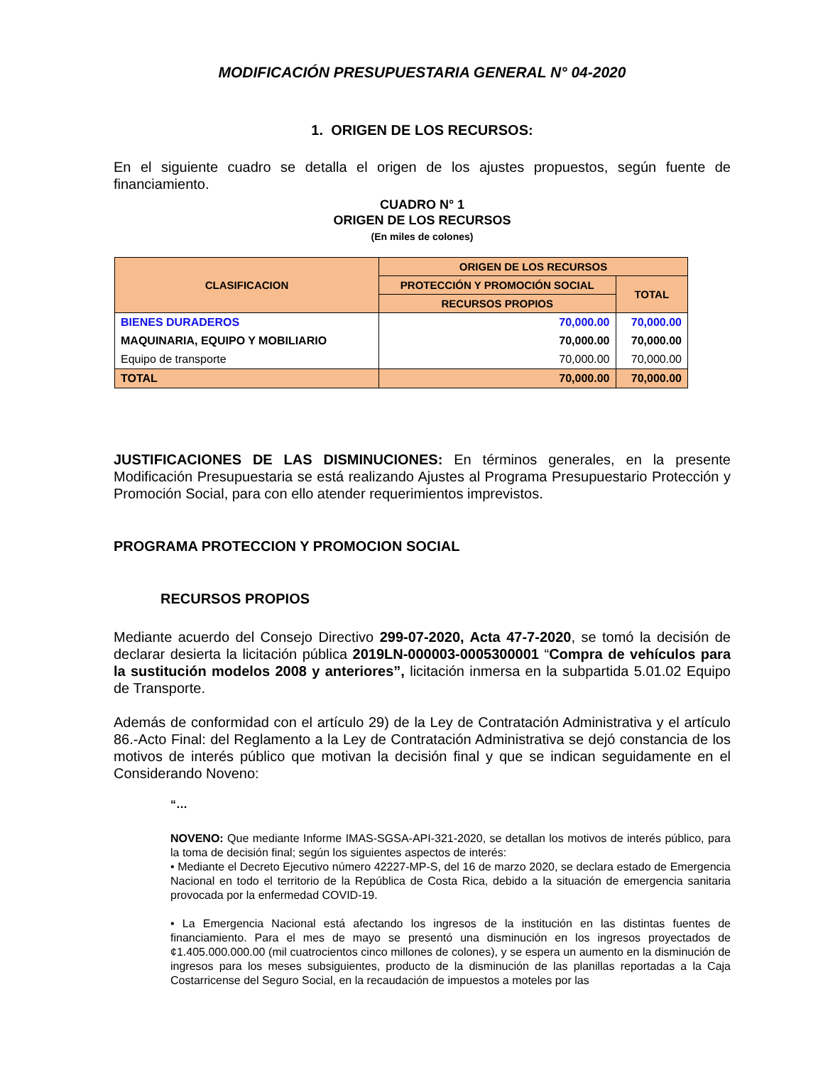MODIFICACIÓN PRESUPUESTARIA GENERAL N° 04-2020
1. ORIGEN DE LOS RECURSOS:
En el siguiente cuadro se detalla el origen de los ajustes propuestos, según fuente de financiamiento.
CUADRO N° 1
ORIGEN DE LOS RECURSOS
(En miles de colones)
| CLASIFICACION | ORIGEN DE LOS RECURSOS | |
| --- | --- | --- |
| | PROTECCIÓN Y PROMOCIÓN SOCIAL | TOTAL |
| | RECURSOS PROPIOS | |
| BIENES DURADEROS | 70,000.00 | 70,000.00 |
| MAQUINARIA, EQUIPO Y MOBILIARIO | 70,000.00 | 70,000.00 |
| Equipo de transporte | 70,000.00 | 70,000.00 |
| TOTAL | 70,000.00 | 70,000.00 |
JUSTIFICACIONES DE LAS DISMINUCIONES: En términos generales, en la presente Modificación Presupuestaria se está realizando Ajustes al Programa Presupuestario Protección y Promoción Social, para con ello atender requerimientos imprevistos.
PROGRAMA PROTECCION Y PROMOCION SOCIAL
RECURSOS PROPIOS
Mediante acuerdo del Consejo Directivo 299-07-2020, Acta 47-7-2020, se tomó la decisión de declarar desierta la licitación pública 2019LN-000003-0005300001 “Compra de vehículos para la sustitución modelos 2008 y anteriores”, licitación inmersa en la subpartida 5.01.02 Equipo de Transporte.
Además de conformidad con el artículo 29) de la Ley de Contratación Administrativa y el artículo 86.-Acto Final: del Reglamento a la Ley de Contratación Administrativa se dejó constancia de los motivos de interés público que motivan la decisión final y que se indican seguidamente en el Considerando Noveno:
“…
NOVENO: Que mediante Informe IMAS-SGSA-API-321-2020, se detallan los motivos de interés público, para la toma de decisión final; según los siguientes aspectos de interés:
• Mediante el Decreto Ejecutivo número 42227-MP-S, del 16 de marzo 2020, se declara estado de Emergencia Nacional en todo el territorio de la República de Costa Rica, debido a la situación de emergencia sanitaria provocada por la enfermedad COVID-19.
• La Emergencia Nacional está afectando los ingresos de la institución en las distintas fuentes de financiamiento. Para el mes de mayo se presentó una disminución en los ingresos proyectados de ¢1.405.000.000.00 (mil cuatrocientos cinco millones de colones), y se espera un aumento en la disminución de ingresos para los meses subsiguientes, producto de la disminución de las planillas reportadas a la Caja Costarricense del Seguro Social, en la recaudación de impuestos a moteles por las